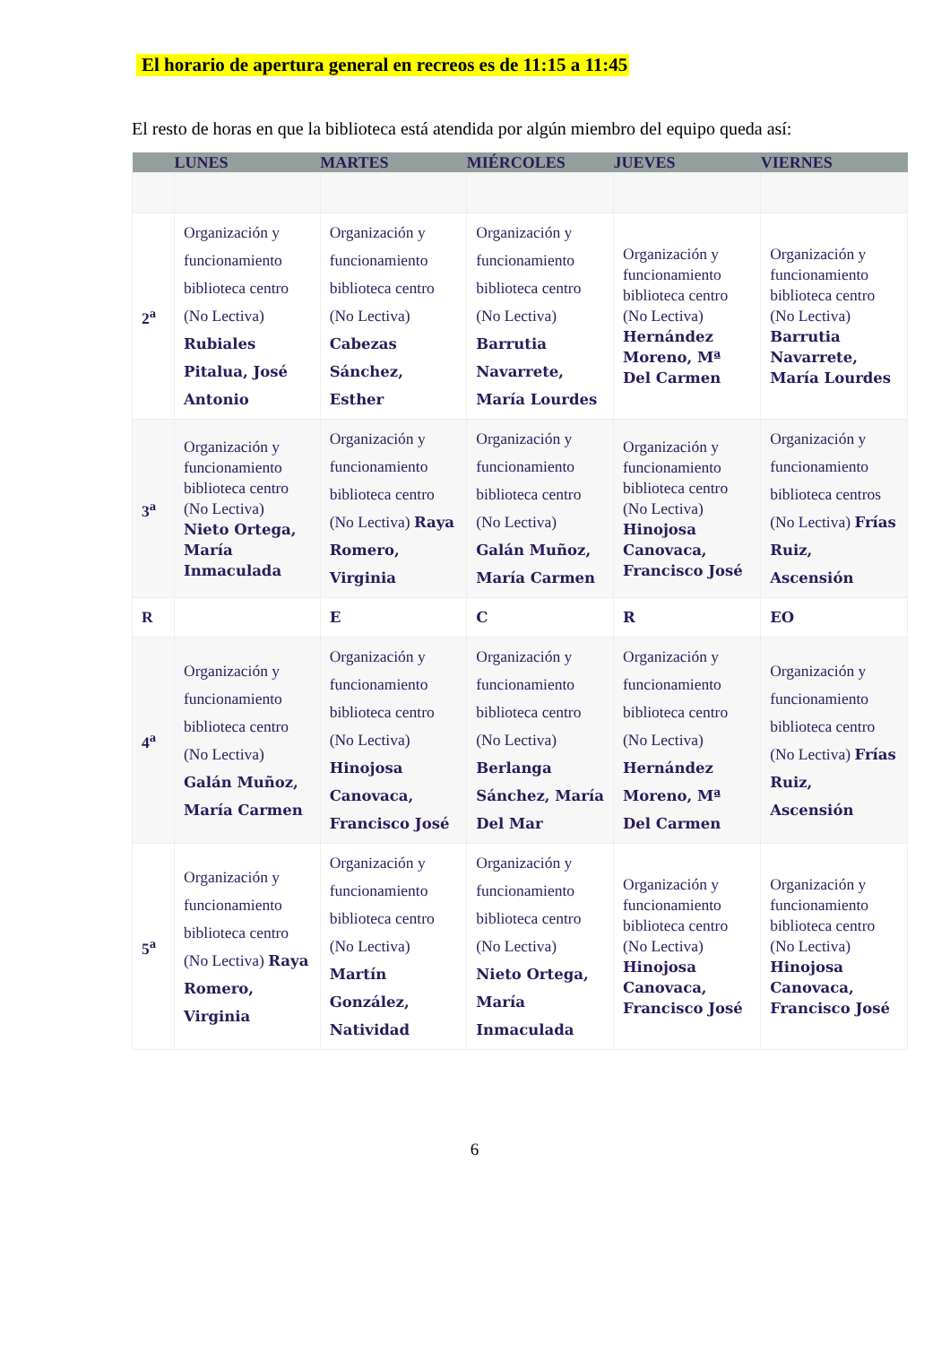El horario de apertura general en recreos es de 11:15 a 11:45
El resto de horas en que la biblioteca está atendida por algún miembro del equipo queda así:
| | LUNES | MARTES | MIÉRCOLES | JUEVES | VIERNES |
| --- | --- | --- | --- | --- | --- |
| 2<sup>a</sup> | Organización y funcionamiento biblioteca centro (No Lectiva) Rubiales Pitalua, José Antonio | Organización y funcionamiento biblioteca centro (No Lectiva) Cabezas Sánchez, Esther | Organización y funcionamiento biblioteca centro (No Lectiva) Barrutia Navarrete, María Lourdes | Organización y funcionamiento biblioteca centro (No Lectiva) Hernández Moreno, Mª Del Carmen | Organización y funcionamiento biblioteca centro (No Lectiva) Barrutia Navarrete, María Lourdes |
| 3<sup>a</sup> | Organización y funcionamiento biblioteca centro (No Lectiva) Nieto Ortega, María Inmaculada | Organización y funcionamiento biblioteca centro (No Lectiva) Raya Romero, Virginia | Organización y funcionamiento biblioteca centro (No Lectiva) Galán Muñoz, María Carmen | Organización y funcionamiento biblioteca centro (No Lectiva) Hinojosa Canovaca, Francisco José | Organización y funcionamiento biblioteca centros (No Lectiva) Frías Ruiz, Ascensión |
| R | | E | C | R | EO |
| 4<sup>a</sup> | Organización y funcionamiento biblioteca centro (No Lectiva) Galán Muñoz, María Carmen | Organización y funcionamiento biblioteca centro (No Lectiva) Hinojosa Canovaca, Francisco José | Organización y funcionamiento biblioteca centro (No Lectiva) Berlanga Sánchez, María Del Mar | Organización y funcionamiento biblioteca centro (No Lectiva) Hernández Moreno, Mª Del Carmen | Organización y funcionamiento biblioteca centro (No Lectiva) Frías Ruiz, Ascensión |
| 5<sup>a</sup> | Organización y funcionamiento biblioteca centro (No Lectiva) Raya Romero, Virginia | Organización y funcionamiento biblioteca centro (No Lectiva) Martín González, Natividad | Organización y funcionamiento biblioteca centro (No Lectiva) Nieto Ortega, María Inmaculada | Organización y funcionamiento biblioteca centro (No Lectiva) Hinojosa Canovaca, Francisco José | Organización y funcionamiento biblioteca centro (No Lectiva) Hinojosa Canovaca, Francisco José |
6